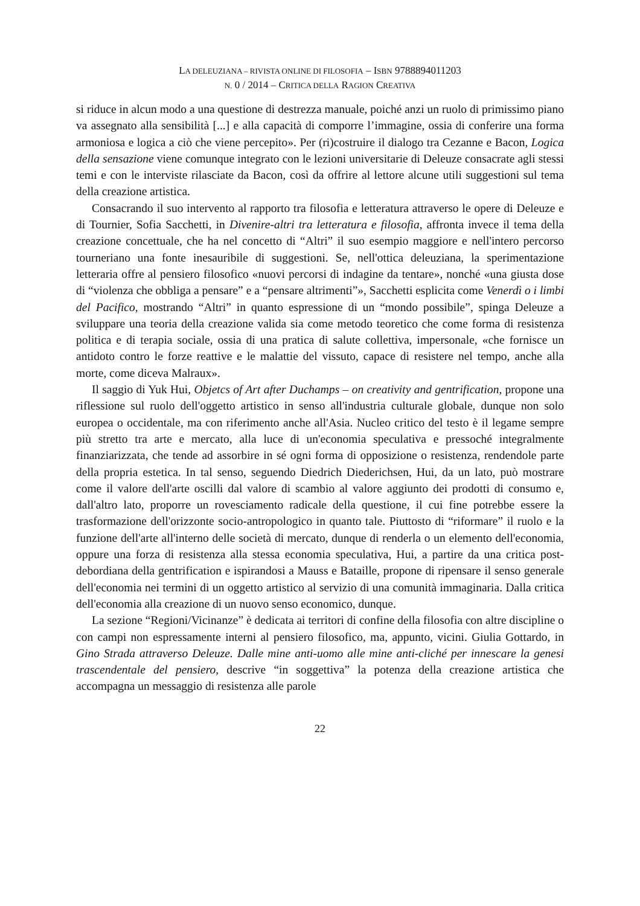LA DELEUZIANA – RIVISTA ONLINE DI FILOSOFIA – ISBN 9788894011203
N. 0 / 2014 – CRITICA DELLA RAGION CREATIVA
si riduce in alcun modo a una questione di destrezza manuale, poiché anzi un ruolo di primissimo piano va assegnato alla sensibilità [...] e alla capacità di comporre l’immagine, ossia di conferire una forma armoniosa e logica a ciò che viene percepito». Per (ri)costruire il dialogo tra Cezanne e Bacon, Logica della sensazione viene comunque integrato con le lezioni universitarie di Deleuze consacrate agli stessi temi e con le interviste rilasciate da Bacon, così da offrire al lettore alcune utili suggestioni sul tema della creazione artistica.
Consacrando il suo intervento al rapporto tra filosofia e letteratura attraverso le opere di Deleuze e di Tournier, Sofia Sacchetti, in Divenire-altri tra letteratura e filosofia, affronta invece il tema della creazione concettuale, che ha nel concetto di “Altri” il suo esempio maggiore e nell'intero percorso tourneriano una fonte inesauribile di suggestioni. Se, nell'ottica deleuziana, la sperimentazione letteraria offre al pensiero filosofico «nuovi percorsi di indagine da tentare», nonché «una giusta dose di “violenza che obbliga a pensare” e a “pensare altrimenti”», Sacchetti esplicita come Venerdì o i limbi del Pacifico, mostrando “Altri” in quanto espressione di un “mondo possibile”, spinga Deleuze a sviluppare una teoria della creazione valida sia come metodo teoretico che come forma di resistenza politica e di terapia sociale, ossia di una pratica di salute collettiva, impersonale, «che fornisce un antidoto contro le forze reattive e le malattie del vissuto, capace di resistere nel tempo, anche alla morte, come diceva Malraux».
Il saggio di Yuk Hui, Objetcs of Art after Duchamps – on creativity and gentrification, propone una riflessione sul ruolo dell'oggetto artistico in senso all'industria culturale globale, dunque non solo europea o occidentale, ma con riferimento anche all'Asia. Nucleo critico del testo è il legame sempre più stretto tra arte e mercato, alla luce di un'economia speculativa e pressoché integralmente finanziarizzata, che tende ad assorbire in sé ogni forma di opposizione o resistenza, rendendole parte della propria estetica. In tal senso, seguendo Diedrich Diederichsen, Hui, da un lato, può mostrare come il valore dell'arte oscilli dal valore di scambio al valore aggiunto dei prodotti di consumo e, dall'altro lato, proporre un rovesciamento radicale della questione, il cui fine potrebbe essere la trasformazione dell'orizzonte socio-antropologico in quanto tale. Piuttosto di “riformare” il ruolo e la funzione dell'arte all'interno delle società di mercato, dunque di renderla o un elemento dell'economia, oppure una forza di resistenza alla stessa economia speculativa, Hui, a partire da una critica post-debordiana della gentrification e ispirandosi a Mauss e Bataille, propone di ripensare il senso generale dell'economia nei termini di un oggetto artistico al servizio di una comunità immaginaria. Dalla critica dell'economia alla creazione di un nuovo senso economico, dunque.
La sezione “Regioni/Vicinanze” è dedicata ai territori di confine della filosofia con altre discipline o con campi non espressamente interni al pensiero filosofico, ma, appunto, vicini. Giulia Gottardo, in Gino Strada attraverso Deleuze. Dalle mine anti-uomo alle mine anti-cliché per innescare la genesi trascendentale del pensiero, descrive “in soggettiva” la potenza della creazione artistica che accompagna un messaggio di resistenza alle parole
22